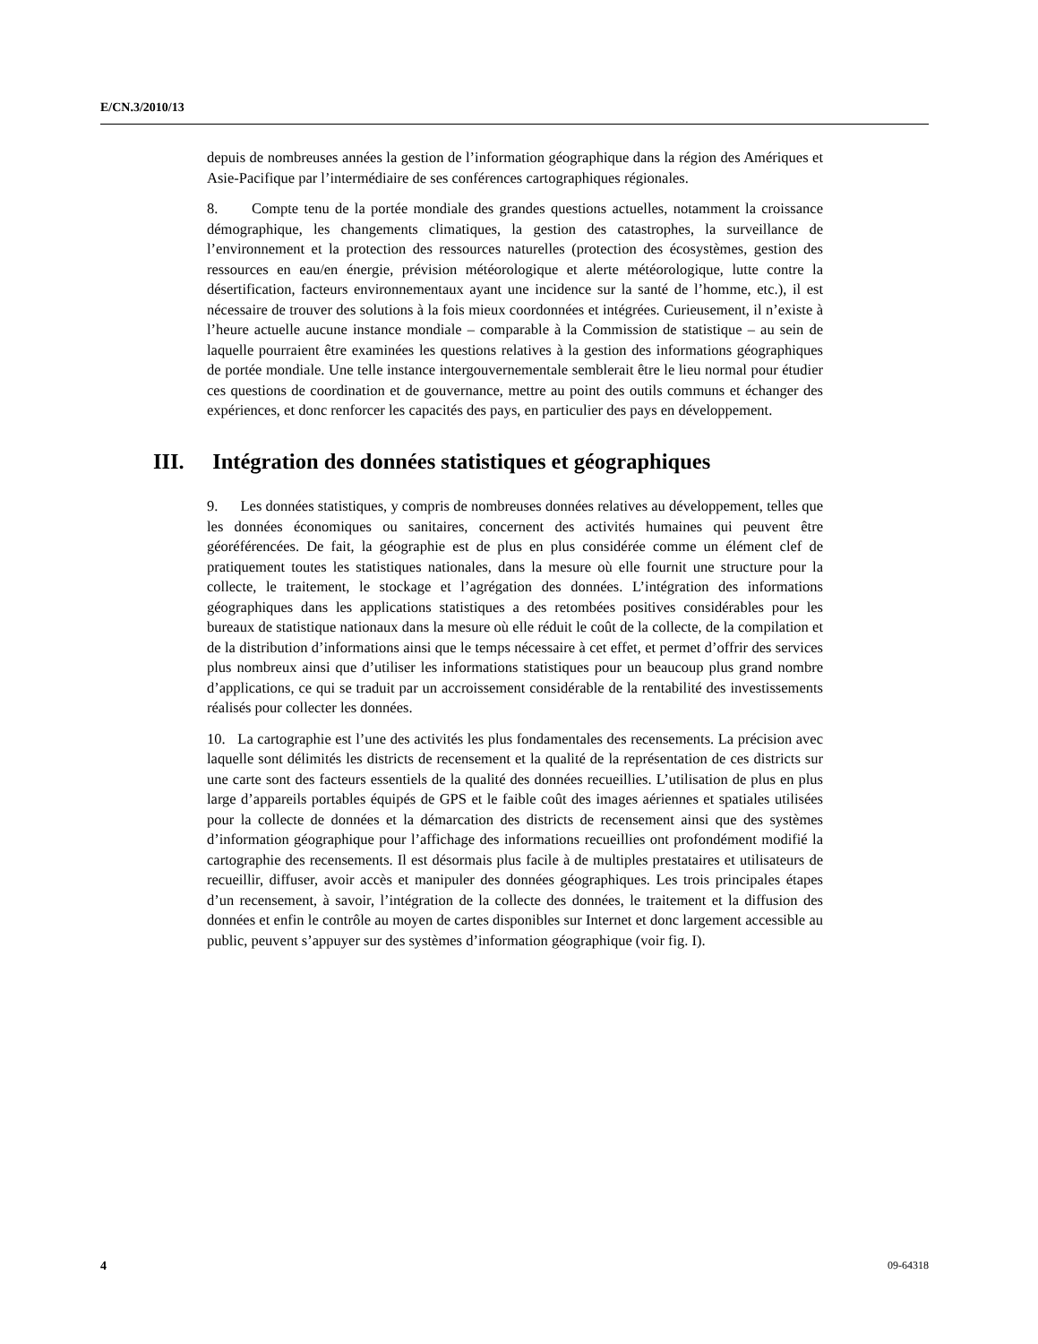E/CN.3/2010/13
depuis de nombreuses années la gestion de l’information géographique dans la région des Amériques et Asie-Pacifique par l’intermédiaire de ses conférences cartographiques régionales.
8. Compte tenu de la portée mondiale des grandes questions actuelles, notamment la croissance démographique, les changements climatiques, la gestion des catastrophes, la surveillance de l’environnement et la protection des ressources naturelles (protection des écosystèmes, gestion des ressources en eau/en énergie, prévision météorologique et alerte météorologique, lutte contre la désertification, facteurs environnementaux ayant une incidence sur la santé de l’homme, etc.), il est nécessaire de trouver des solutions à la fois mieux coordonnées et intégrées. Curieusement, il n’existe à l’heure actuelle aucune instance mondiale – comparable à la Commission de statistique – au sein de laquelle pourraient être examinées les questions relatives à la gestion des informations géographiques de portée mondiale. Une telle instance intergouvernementale semblerait être le lieu normal pour étudier ces questions de coordination et de gouvernance, mettre au point des outils communs et échanger des expériences, et donc renforcer les capacités des pays, en particulier des pays en développement.
III. Intégration des données statistiques et géographiques
9. Les données statistiques, y compris de nombreuses données relatives au développement, telles que les données économiques ou sanitaires, concernent des activités humaines qui peuvent être géoréférencées. De fait, la géographie est de plus en plus considérée comme un élément clef de pratiquement toutes les statistiques nationales, dans la mesure où elle fournit une structure pour la collecte, le traitement, le stockage et l’agrégation des données. L’intégration des informations géographiques dans les applications statistiques a des retombées positives considérables pour les bureaux de statistique nationaux dans la mesure où elle réduit le coût de la collecte, de la compilation et de la distribution d’informations ainsi que le temps nécessaire à cet effet, et permet d’offrir des services plus nombreux ainsi que d’utiliser les informations statistiques pour un beaucoup plus grand nombre d’applications, ce qui se traduit par un accroissement considérable de la rentabilité des investissements réalisés pour collecter les données.
10. La cartographie est l’une des activités les plus fondamentales des recensements. La précision avec laquelle sont délimités les districts de recensement et la qualité de la représentation de ces districts sur une carte sont des facteurs essentiels de la qualité des données recueillies. L’utilisation de plus en plus large d’appareils portables équipés de GPS et le faible coût des images aériennes et spatiales utilisées pour la collecte de données et la démarcation des districts de recensement ainsi que des systèmes d’information géographique pour l’affichage des informations recueillies ont profondément modifié la cartographie des recensements. Il est désormais plus facile à de multiples prestataires et utilisateurs de recueillir, diffuser, avoir accès et manipuler des données géographiques. Les trois principales étapes d’un recensement, à savoir, l’intégration de la collecte des données, le traitement et la diffusion des données et enfin le contrôle au moyen de cartes disponibles sur Internet et donc largement accessible au public, peuvent s’appuyer sur des systèmes d’information géographique (voir fig. I).
4 09-64318